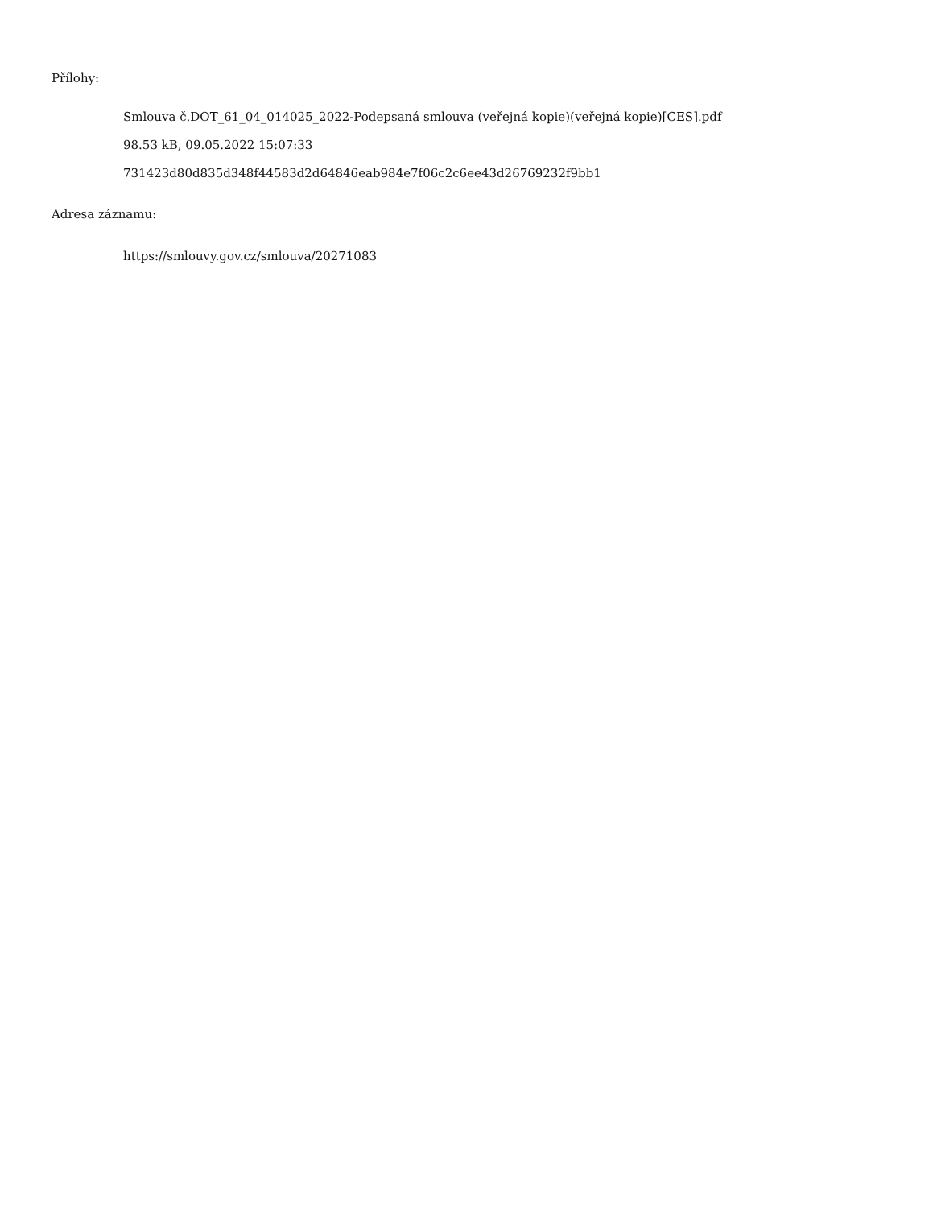Přílohy:
Smlouva č.DOT_61_04_014025_2022-Podepsaná smlouva (veřejná kopie)(veřejná kopie)[CES].pdf
98.53 kB, 09.05.2022 15:07:33
731423d80d835d348f44583d2d64846eab984e7f06c2c6ee43d26769232f9bb1
Adresa záznamu:
https://smlouvy.gov.cz/smlouva/20271083